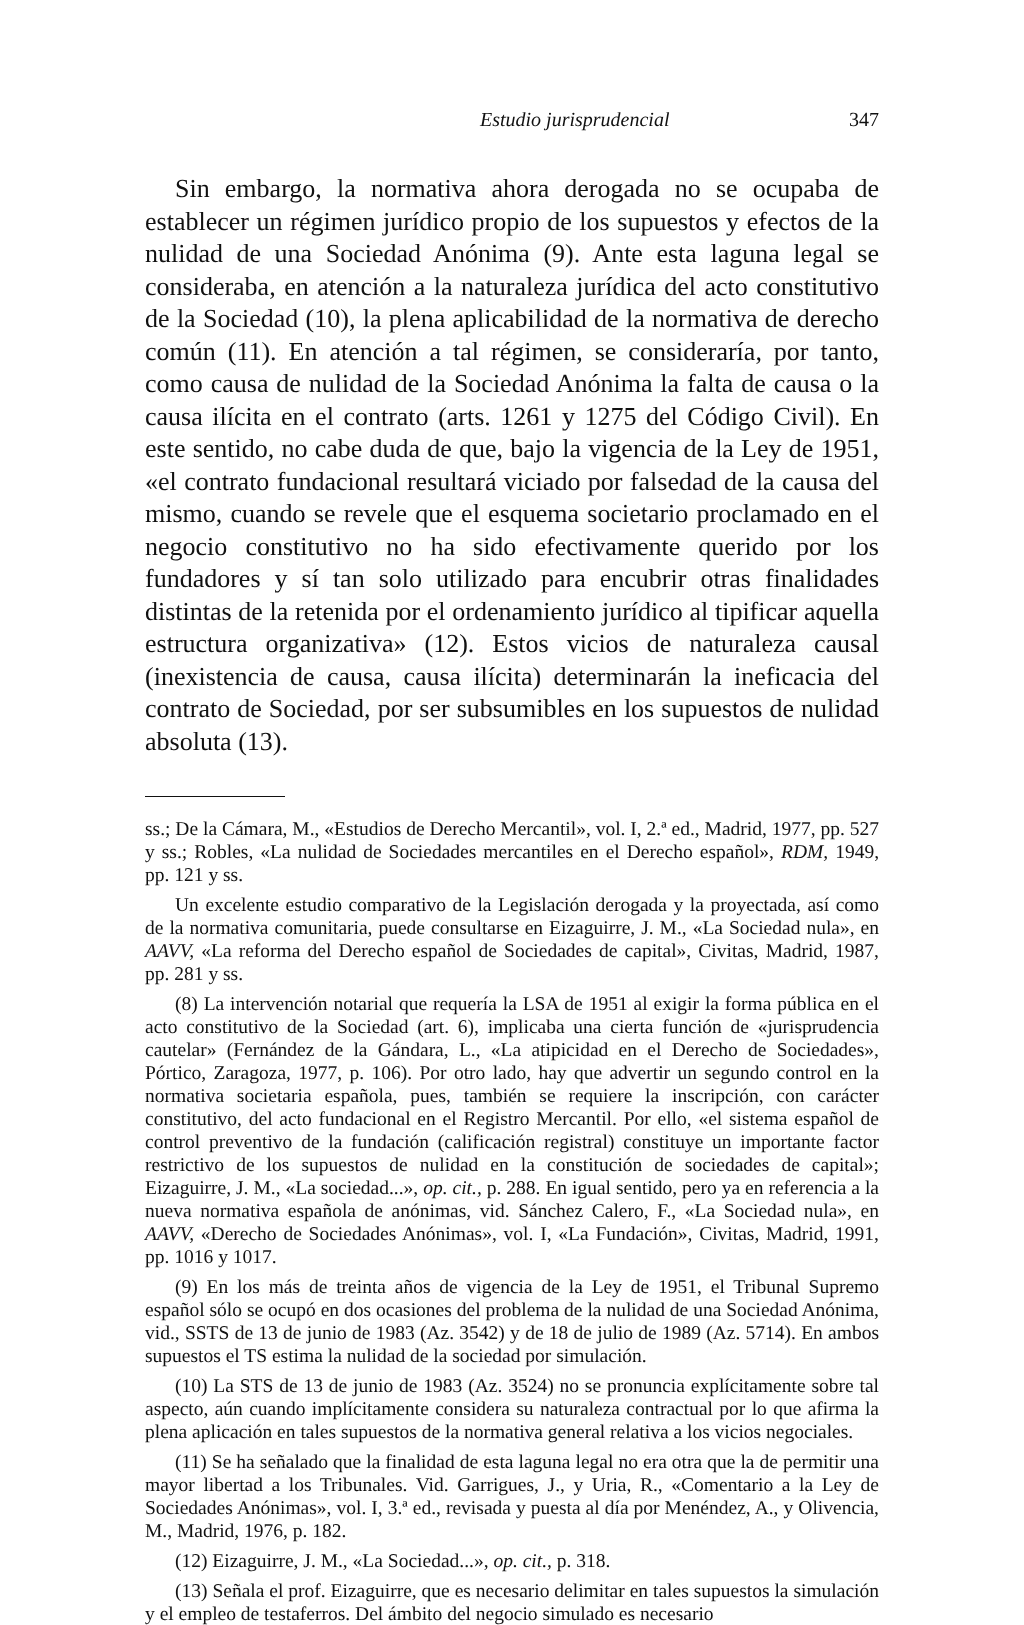Estudio jurisprudencial 347
Sin embargo, la normativa ahora derogada no se ocupaba de establecer un régimen jurídico propio de los supuestos y efectos de la nulidad de una Sociedad Anónima (9). Ante esta laguna legal se consideraba, en atención a la naturaleza jurídica del acto constitutivo de la Sociedad (10), la plena aplicabilidad de la normativa de derecho común (11). En atención a tal régimen, se consideraría, por tanto, como causa de nulidad de la Sociedad Anónima la falta de causa o la causa ilícita en el contrato (arts. 1261 y 1275 del Código Civil). En este sentido, no cabe duda de que, bajo la vigencia de la Ley de 1951, «el contrato fundacional resultará viciado por falsedad de la causa del mismo, cuando se revele que el esquema societario proclamado en el negocio constitutivo no ha sido efectivamente querido por los fundadores y sí tan solo utilizado para encubrir otras finalidades distintas de la retenida por el ordenamiento jurídico al tipificar aquella estructura organizativa» (12). Estos vicios de naturaleza causal (inexistencia de causa, causa ilícita) determinarán la ineficacia del contrato de Sociedad, por ser subsumibles en los supuestos de nulidad absoluta (13).
ss.; De la Cámara, M., «Estudios de Derecho Mercantil», vol. I, 2.ª ed., Madrid, 1977, pp. 527 y ss.; Robles, «La nulidad de Sociedades mercantiles en el Derecho español», RDM, 1949, pp. 121 y ss.
Un excelente estudio comparativo de la Legislación derogada y la proyectada, así como de la normativa comunitaria, puede consultarse en Eizaguirre, J. M., «La Sociedad nula», en AAVV, «La reforma del Derecho español de Sociedades de capital», Civitas, Madrid, 1987, pp. 281 y ss.
(8) La intervención notarial que requería la LSA de 1951 al exigir la forma pública en el acto constitutivo de la Sociedad (art. 6), implicaba una cierta función de «jurisprudencia cautelar» (Fernández de la Gándara, L., «La atipicidad en el Derecho de Sociedades», Pórtico, Zaragoza, 1977, p. 106). Por otro lado, hay que advertir un segundo control en la normativa societaria española, pues, también se requiere la inscripción, con carácter constitutivo, del acto fundacional en el Registro Mercantil. Por ello, «el sistema español de control preventivo de la fundación (calificación registral) constituye un importante factor restrictivo de los supuestos de nulidad en la constitución de sociedades de capital»; Eizaguirre, J. M., «La sociedad...», op. cit., p. 288. En igual sentido, pero ya en referencia a la nueva normativa española de anónimas, vid. Sánchez Calero, F., «La Sociedad nula», en AAVV, «Derecho de Sociedades Anónimas», vol. I, «La Fundación», Civitas, Madrid, 1991, pp. 1016 y 1017.
(9) En los más de treinta años de vigencia de la Ley de 1951, el Tribunal Supremo español sólo se ocupó en dos ocasiones del problema de la nulidad de una Sociedad Anónima, vid., SSTS de 13 de junio de 1983 (Az. 3542) y de 18 de julio de 1989 (Az. 5714). En ambos supuestos el TS estima la nulidad de la sociedad por simulación.
(10) La STS de 13 de junio de 1983 (Az. 3524) no se pronuncia explícitamente sobre tal aspecto, aún cuando implícitamente considera su naturaleza contractual por lo que afirma la plena aplicación en tales supuestos de la normativa general relativa a los vicios negociales.
(11) Se ha señalado que la finalidad de esta laguna legal no era otra que la de permitir una mayor libertad a los Tribunales. Vid. Garrigues, J., y Uria, R., «Comentario a la Ley de Sociedades Anónimas», vol. I, 3.ª ed., revisada y puesta al día por Menéndez, A., y Olivencia, M., Madrid, 1976, p. 182.
(12) Eizaguirre, J. M., «La Sociedad...», op. cit., p. 318.
(13) Señala el prof. Eizaguirre, que es necesario delimitar en tales supuestos la simulación y el empleo de testaferros. Del ámbito del negocio simulado es necesario